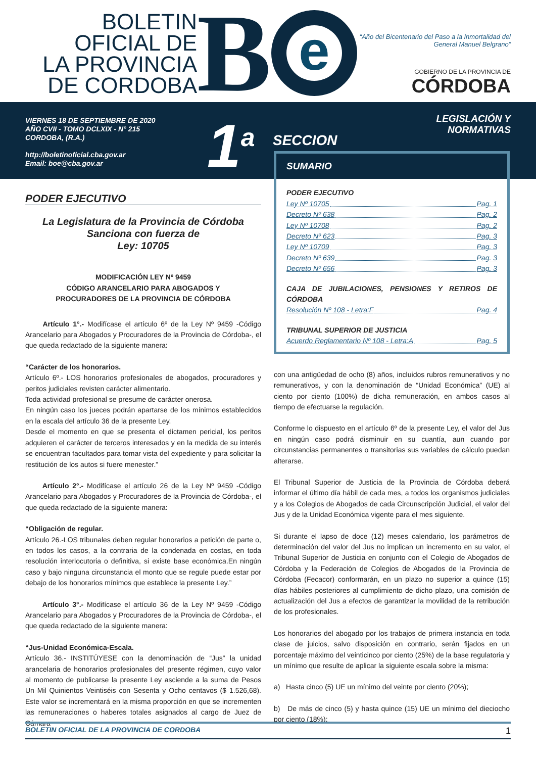BOLETIN
OFICIAL DE
LA PROVINCIA
DE CORDOBA
B
e
“Año del Bicentenario del Paso a la Inmortalidad del
General Manuel Belgrano”
GOBIERNO DE LA PROVINCIA DE
CÓRDOBA
VIERNES 18 DE SEPTIEMBRE DE 2020
AÑO CVII - TOMO DCLXIX - N° 215
CORDOBA, (R.A.)
http://boletinoficial.cba.gov.ar
Email: boe@cba.gov.ar
1<sup>a</sup>
SECCION
LEGISLACIÓN Y NORMATIVAS
PODER EJECUTIVO
La Legislatura de la Provincia de Córdoba
Sanciona con fuerza de
Ley: 10705
MODIFICACIÓN LEY Nº 9459
CÓDIGO ARANCELARIO PARA ABOGADOS Y
PROCURADORES DE LA PROVINCIA DE CÓRDOBA
Artículo 1°.- Modifícase el artículo 6º de la Ley Nº 9459 -Código Arancelario para Abogados y Procuradores de la Provincia de Córdoba-, el que queda redactado de la siguiente manera:
“Carácter de los honorarios.
Artículo 6º.- LOS honorarios profesionales de abogados, procuradores y peritos judiciales revisten carácter alimentario.
Toda actividad profesional se presume de carácter onerosa.
En ningún caso los jueces podrán apartarse de los mínimos establecidos en la escala del artículo 36 de la presente Ley.
Desde el momento en que se presenta el dictamen pericial, los peritos adquieren el carácter de terceros interesados y en la medida de su interés se encuentran facultados para tomar vista del expediente y para solicitar la restitución de los autos si fuere menester.”
Artículo 2°.- Modifícase el artículo 26 de la Ley Nº 9459 -Código Arancelario para Abogados y Procuradores de la Provincia de Córdoba-, el que queda redactado de la siguiente manera:
“Obligación de regular.
Artículo 26.-LOS tribunales deben regular honorarios a petición de parte o, en todos los casos, a la contraria de la condenada en costas, en toda resolución interlocutoria o definitiva, si existe base económica.En ningún caso y bajo ninguna circunstancia el monto que se regule puede estar por debajo de los honorarios mínimos que establece la presente Ley.”
Artículo 3°.- Modifícase el artículo 36 de la Ley Nº 9459 -Código Arancelario para Abogados y Procuradores de la Provincia de Córdoba-, el que queda redactado de la siguiente manera:
“Jus-Unidad Económica-Escala.
Artículo 36.- INSTITÚYESE con la denominación de “Jus” la unidad arancelaria de honorarios profesionales del presente régimen, cuyo valor al momento de publicarse la presente Ley asciende a la suma de Pesos Un Mil Quinientos Veintiséis con Sesenta y Ocho centavos ($ 1.526,68). Este valor se incrementará en la misma proporción en que se incrementen las remuneraciones o haberes totales asignados al cargo de Juez de Cámara
SUMARIO
PODER EJECUTIVO
Ley Nº 10705 Pag. 1
Decreto Nº 638 Pag. 2
Ley Nº 10708 Pag. 2
Decreto Nº 623 Pag. 3
Ley Nº 10709 Pag. 3
Decreto Nº 639 Pag. 3
Decreto Nº 656 Pag. 3
CAJA DE JUBILACIONES, PENSIONES Y RETIROS DE CÓRDOBA
Resolución Nº 108 - Letra:F Pag. 4
TRIBUNAL SUPERIOR DE JUSTICIA
Acuerdo Reglamentario Nº 108 - Letra:A Pag. 5
con una antigüedad de ocho (8) años, incluidos rubros remunerativos y no remunerativos, y con la denominación de “Unidad Económica” (UE) al ciento por ciento (100%) de dicha remuneración, en ambos casos al tiempo de efectuarse la regulación.
Conforme lo dispuesto en el artículo 6º de la presente Ley, el valor del Jus en ningún caso podrá disminuir en su cuantía, aun cuando por circunstancias permanentes o transitorias sus variables de cálculo puedan alterarse.
El Tribunal Superior de Justicia de la Provincia de Córdoba deberá informar el último día hábil de cada mes, a todos los organismos judiciales y a los Colegios de Abogados de cada Circunscripción Judicial, el valor del Jus y de la Unidad Económica vigente para el mes siguiente.
Si durante el lapso de doce (12) meses calendario, los parámetros de determinación del valor del Jus no implican un incremento en su valor, el Tribunal Superior de Justicia en conjunto con el Colegio de Abogados de Córdoba y la Federación de Colegios de Abogados de la Provincia de Córdoba (Fecacor) conformarán, en un plazo no superior a quince (15) días hábiles posteriores al cumplimiento de dicho plazo, una comisión de actualización del Jus a efectos de garantizar la movilidad de la retribución de los profesionales.
Los honorarios del abogado por los trabajos de primera instancia en toda clase de juicios, salvo disposición en contrario, serán fijados en un porcentaje máximo del veinticinco por ciento (25%) de la base regulatoria y un mínimo que resulte de aplicar la siguiente escala sobre la misma:
a) Hasta cinco (5) UE un mínimo del veinte por ciento (20%);
b) De más de cinco (5) y hasta quince (15) UE un mínimo del dieciocho por ciento (18%);
BOLETIN OFICIAL DE LA PROVINCIA DE CORDOBA 1